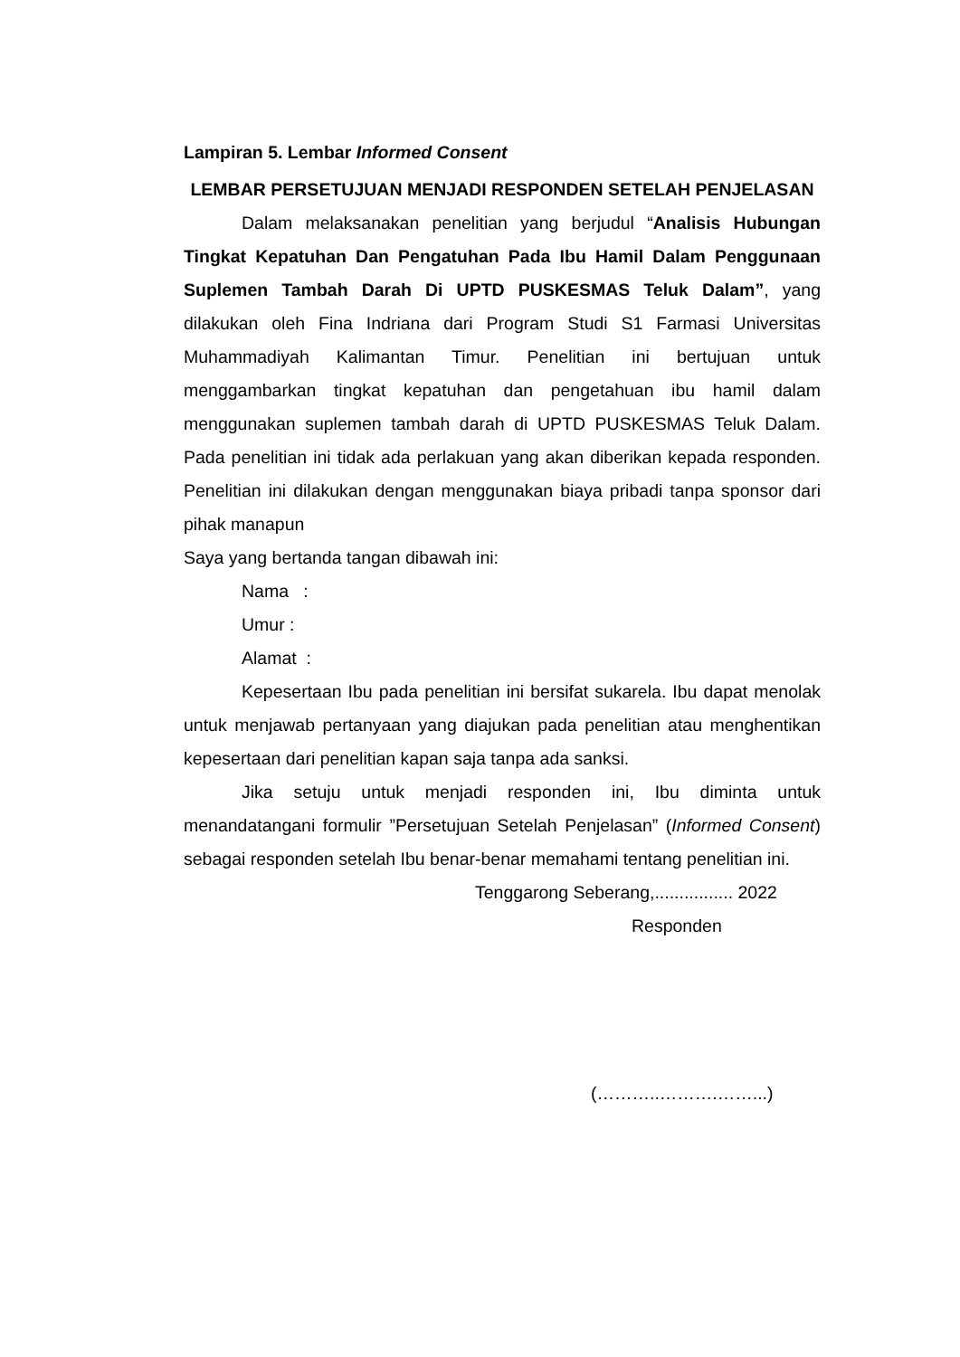Lampiran 5. Lembar Informed Consent
LEMBAR PERSETUJUAN MENJADI RESPONDEN SETELAH PENJELASAN
Dalam melaksanakan penelitian yang berjudul “Analisis Hubungan Tingkat Kepatuhan Dan Pengatuhan Pada Ibu Hamil Dalam Penggunaan Suplemen Tambah Darah Di UPTD PUSKESMAS Teluk Dalam”, yang dilakukan oleh Fina Indriana dari Program Studi S1 Farmasi Universitas Muhammadiyah Kalimantan Timur. Penelitian ini bertujuan untuk menggambarkan tingkat kepatuhan dan pengetahuan ibu hamil dalam menggunakan suplemen tambah darah di UPTD PUSKESMAS Teluk Dalam. Pada penelitian ini tidak ada perlakuan yang akan diberikan kepada responden. Penelitian ini dilakukan dengan menggunakan biaya pribadi tanpa sponsor dari pihak manapun
Saya yang bertanda tangan dibawah ini:
Nama :
Umur :
Alamat :
Kepesertaan Ibu pada penelitian ini bersifat sukarela. Ibu dapat menolak untuk menjawab pertanyaan yang diajukan pada penelitian atau menghentikan kepesertaan dari penelitian kapan saja tanpa ada sanksi.
Jika setuju untuk menjadi responden ini, Ibu diminta untuk menandatangani formulir ”Persetujuan Setelah Penjelasan” (Informed Consent) sebagai responden setelah Ibu benar-benar memahami tentang penelitian ini.
Tenggarong Seberang,................ 2022
Responden
(………..……….……...)